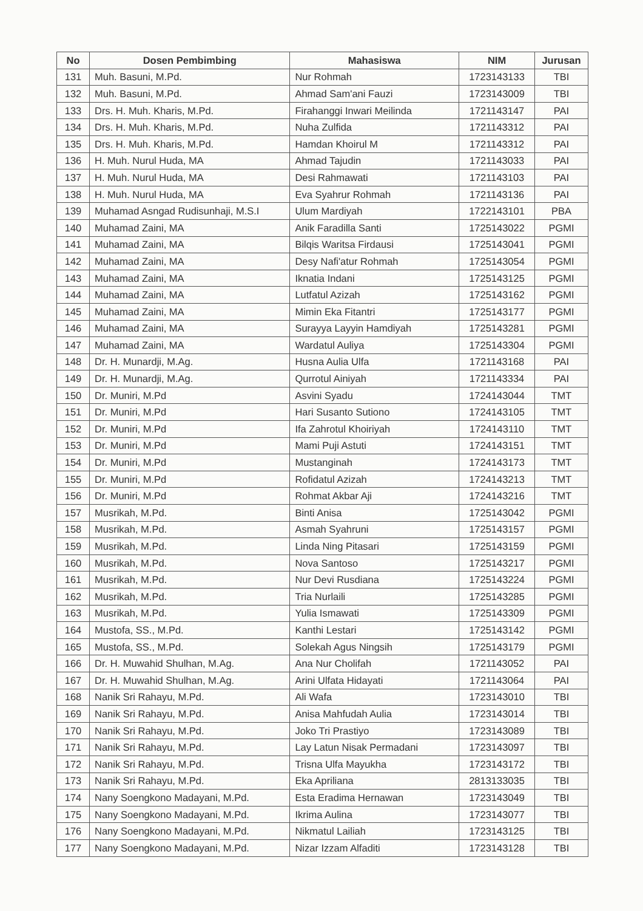| No | Dosen Pembimbing | Mahasiswa | NIM | Jurusan |
| --- | --- | --- | --- | --- |
| 131 | Muh. Basuni, M.Pd. | Nur Rohmah | 1723143133 | TBI |
| 132 | Muh. Basuni, M.Pd. | Ahmad Sam'ani Fauzi | 1723143009 | TBI |
| 133 | Drs. H. Muh. Kharis, M.Pd. | Firahanggi Inwari Meilinda | 1721143147 | PAI |
| 134 | Drs. H. Muh. Kharis, M.Pd. | Nuha Zulfida | 1721143312 | PAI |
| 135 | Drs. H. Muh. Kharis, M.Pd. | Hamdan Khoirul M | 1721143312 | PAI |
| 136 | H. Muh. Nurul Huda, MA | Ahmad Tajudin | 1721143033 | PAI |
| 137 | H. Muh. Nurul Huda, MA | Desi Rahmawati | 1721143103 | PAI |
| 138 | H. Muh. Nurul Huda, MA | Eva Syahrur Rohmah | 1721143136 | PAI |
| 139 | Muhamad Asngad Rudisunhaji, M.S.I | Ulum Mardiyah | 1722143101 | PBA |
| 140 | Muhamad Zaini, MA | Anik Faradilla Santi | 1725143022 | PGMI |
| 141 | Muhamad Zaini, MA | Bilqis Waritsa Firdausi | 1725143041 | PGMI |
| 142 | Muhamad Zaini, MA | Desy Nafi'atur Rohmah | 1725143054 | PGMI |
| 143 | Muhamad Zaini, MA | Iknatia Indani | 1725143125 | PGMI |
| 144 | Muhamad Zaini, MA | Lutfatul Azizah | 1725143162 | PGMI |
| 145 | Muhamad Zaini, MA | Mimin Eka Fitantri | 1725143177 | PGMI |
| 146 | Muhamad Zaini, MA | Surayya Layyin Hamdiyah | 1725143281 | PGMI |
| 147 | Muhamad Zaini, MA | Wardatul Auliya | 1725143304 | PGMI |
| 148 | Dr. H. Munardji, M.Ag. | Husna Aulia Ulfa | 1721143168 | PAI |
| 149 | Dr. H. Munardji, M.Ag. | Qurrotul Ainiyah | 1721143334 | PAI |
| 150 | Dr. Muniri, M.Pd | Asvini Syadu | 1724143044 | TMT |
| 151 | Dr. Muniri, M.Pd | Hari Susanto Sutiono | 1724143105 | TMT |
| 152 | Dr. Muniri, M.Pd | Ifa Zahrotul Khoiriyah | 1724143110 | TMT |
| 153 | Dr. Muniri, M.Pd | Mami Puji Astuti | 1724143151 | TMT |
| 154 | Dr. Muniri, M.Pd | Mustanginah | 1724143173 | TMT |
| 155 | Dr. Muniri, M.Pd | Rofidatul Azizah | 1724143213 | TMT |
| 156 | Dr. Muniri, M.Pd | Rohmat Akbar Aji | 1724143216 | TMT |
| 157 | Musrikah, M.Pd. | Binti Anisa | 1725143042 | PGMI |
| 158 | Musrikah, M.Pd. | Asmah Syahruni | 1725143157 | PGMI |
| 159 | Musrikah, M.Pd. | Linda Ning Pitasari | 1725143159 | PGMI |
| 160 | Musrikah, M.Pd. | Nova Santoso | 1725143217 | PGMI |
| 161 | Musrikah, M.Pd. | Nur Devi Rusdiana | 1725143224 | PGMI |
| 162 | Musrikah, M.Pd. | Tria Nurlaili | 1725143285 | PGMI |
| 163 | Musrikah, M.Pd. | Yulia Ismawati | 1725143309 | PGMI |
| 164 | Mustofa, SS., M.Pd. | Kanthi Lestari | 1725143142 | PGMI |
| 165 | Mustofa, SS., M.Pd. | Solekah Agus Ningsih | 1725143179 | PGMI |
| 166 | Dr. H. Muwahid Shulhan, M.Ag. | Ana Nur Cholifah | 1721143052 | PAI |
| 167 | Dr. H. Muwahid Shulhan, M.Ag. | Arini Ulfata Hidayati | 1721143064 | PAI |
| 168 | Nanik Sri Rahayu, M.Pd. | Ali Wafa | 1723143010 | TBI |
| 169 | Nanik Sri Rahayu, M.Pd. | Anisa Mahfudah Aulia | 1723143014 | TBI |
| 170 | Nanik Sri Rahayu, M.Pd. | Joko Tri Prastiyo | 1723143089 | TBI |
| 171 | Nanik Sri Rahayu, M.Pd. | Lay Latun Nisak Permadani | 1723143097 | TBI |
| 172 | Nanik Sri Rahayu, M.Pd. | Trisna Ulfa Mayukha | 1723143172 | TBI |
| 173 | Nanik Sri Rahayu, M.Pd. | Eka Apriliana | 2813133035 | TBI |
| 174 | Nany Soengkono Madayani, M.Pd. | Esta Eradima Hernawan | 1723143049 | TBI |
| 175 | Nany Soengkono Madayani, M.Pd. | Ikrima Aulina | 1723143077 | TBI |
| 176 | Nany Soengkono Madayani, M.Pd. | Nikmatul Lailiah | 1723143125 | TBI |
| 177 | Nany Soengkono Madayani, M.Pd. | Nizar Izzam Alfaditi | 1723143128 | TBI |